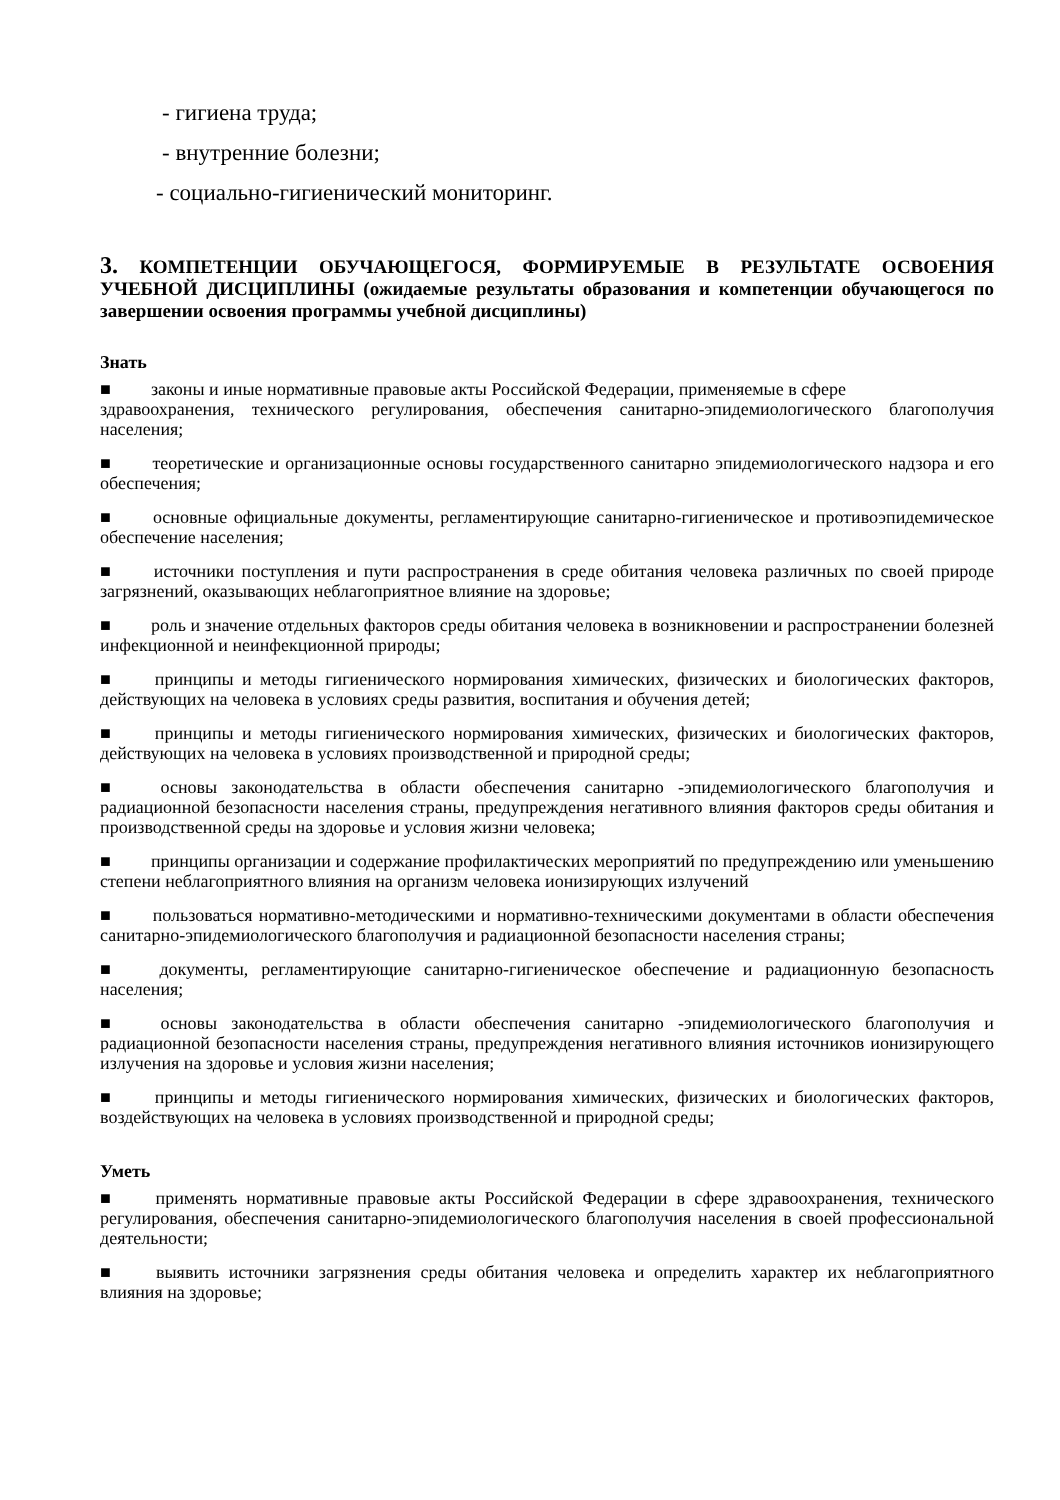- гигиена труда;
- внутренние болезни;
- социально-гигиенический мониторинг.
3. КОМПЕТЕНЦИИ ОБУЧАЮЩЕГОСЯ, ФОРМИРУЕМЫЕ В РЕЗУЛЬТАТЕ ОСВОЕНИЯ УЧЕБНОЙ ДИСЦИПЛИНЫ (ожидаемые результаты образования и компетенции обучающегося по завершении освоения программы учебной дисциплины)
Знать
■ законы и иные нормативные правовые акты Российской Федерации, применяемые в сфере
здравоохранения, технического регулирования, обеспечения санитарно-эпидемиологического благополучия населения;
■ теоретические и организационные основы государственного санитарно эпидемиологического надзора и его обеспечения;
■ основные официальные документы, регламентирующие санитарно-гигиеническое и противоэпидемическое обеспечение населения;
■ источники поступления и пути распространения в среде обитания человека различных по своей природе загрязнений, оказывающих неблагоприятное влияние на здоровье;
■ роль и значение отдельных факторов среды обитания человека в возникновении и распространении болезней инфекционной и неинфекционной природы;
■ принципы и методы гигиенического нормирования химических, физических и биологических факторов, действующих на человека в условиях среды развития, воспитания и обучения детей;
■ принципы и методы гигиенического нормирования химических, физических и биологических факторов, действующих на человека в условиях производственной и природной среды;
■ основы законодательства в области обеспечения санитарно -эпидемиологического благополучия и радиационной безопасности населения страны, предупреждения негативного влияния факторов среды обитания и производственной среды на здоровье и условия жизни человека;
■ принципы организации и содержание профилактических мероприятий по предупреждению или уменьшению степени неблагоприятного влияния на организм человека ионизирующих излучений
■ пользоваться нормативно-методическими и нормативно-техническими документами в области обеспечения санитарно-эпидемиологического благополучия и радиационной безопасности населения страны;
■ документы, регламентирующие санитарно-гигиеническое обеспечение и радиационную безопасность населения;
■ основы законодательства в области обеспечения санитарно -эпидемиологического благополучия и радиационной безопасности населения страны, предупреждения негативного влияния источников ионизирующего излучения на здоровье и условия жизни населения;
■ принципы и методы гигиенического нормирования химических, физических и биологических факторов, воздействующих на человека в условиях производственной и природной среды;
Уметь
■ применять нормативные правовые акты Российской Федерации в сфере здравоохранения, технического регулирования, обеспечения санитарно-эпидемиологического благополучия населения в своей профессиональной деятельности;
■ выявить источники загрязнения среды обитания человека и определить характер их неблагоприятного влияния на здоровье;